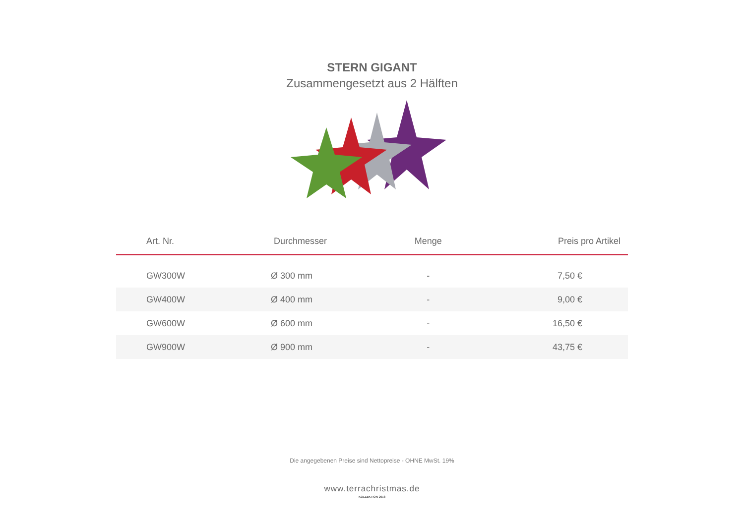STERN GIGANT
Zusammengesetzt aus 2 Hälften
| Art. Nr. | Durchmesser | Menge | Preis pro Artikel |
| --- | --- | --- | --- |
| GW300W | Ø 300 mm | - | 7,50 € |
| GW400W | Ø 400 mm | - | 9,00 € |
| GW600W | Ø 600 mm | - | 16,50 € |
| GW900W | Ø 900 mm | - | 43,75 € |
Die angegebenen Preise sind Nettopreise - OHNE MwSt. 19%
www.terrachristmas.de
KOLLEKTION 2018